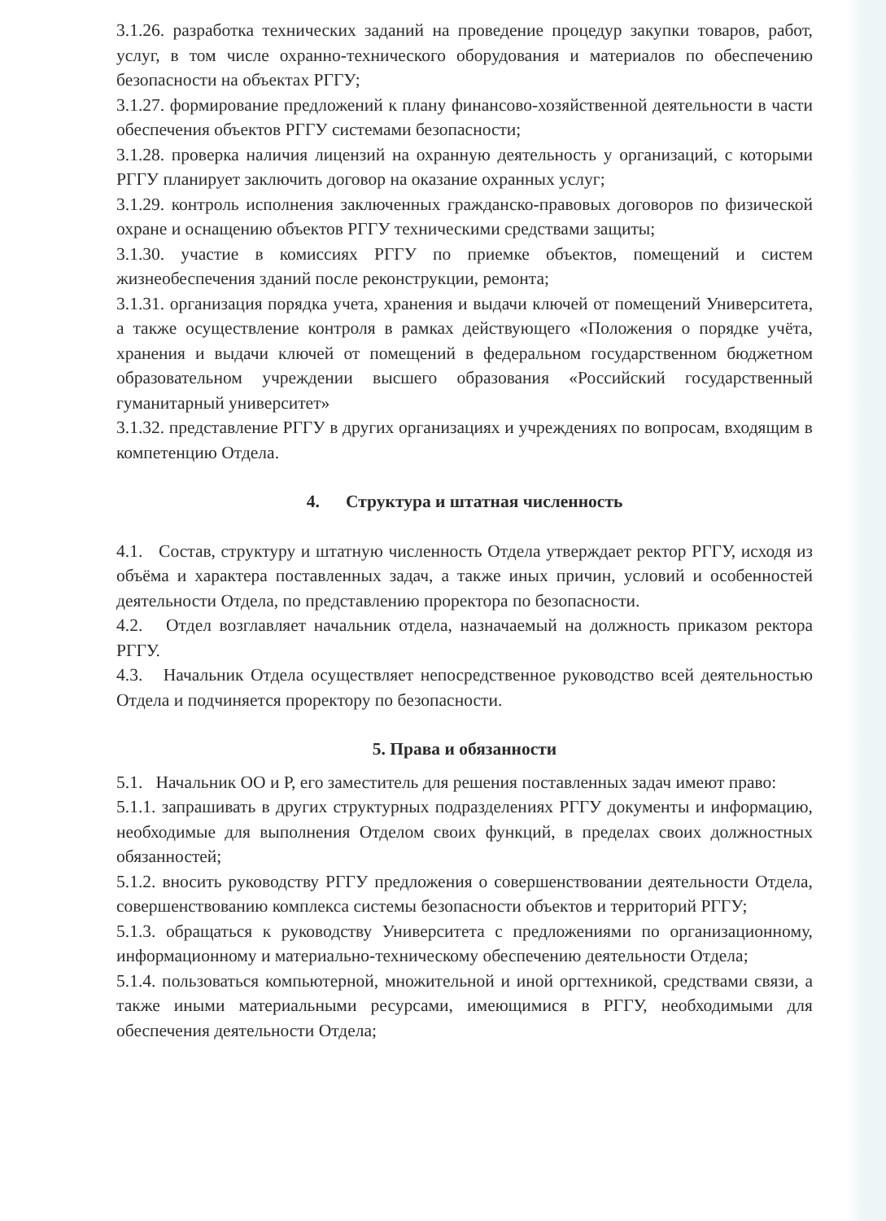3.1.26. разработка технических заданий на проведение процедур закупки товаров, работ, услуг, в том числе охранно-технического оборудования и материалов по обеспечению безопасности на объектах РГГУ;
3.1.27. формирование предложений к плану финансово-хозяйственной деятельности в части обеспечения объектов РГГУ системами безопасности;
3.1.28. проверка наличия лицензий на охранную деятельность у организаций, с которыми РГГУ планирует заключить договор на оказание охранных услуг;
3.1.29. контроль исполнения заключенных гражданско-правовых договоров по физической охране и оснащению объектов РГГУ техническими средствами защиты;
3.1.30. участие в комиссиях РГГУ по приемке объектов, помещений и систем жизнеобеспечения зданий после реконструкции, ремонта;
3.1.31. организация порядка учета, хранения и выдачи ключей от помещений Университета, а также осуществление контроля в рамках действующего «Положения о порядке учёта, хранения и выдачи ключей от помещений в федеральном государственном бюджетном образовательном учреждении высшего образования «Российский государственный гуманитарный университет»
3.1.32. представление РГГУ в других организациях и учреждениях по вопросам, входящим в компетенцию Отдела.
4. Структура и штатная численность
4.1. Состав, структуру и штатную численность Отдела утверждает ректор РГГУ, исходя из объёма и характера поставленных задач, а также иных причин, условий и особенностей деятельности Отдела, по представлению проректора по безопасности.
4.2. Отдел возглавляет начальник отдела, назначаемый на должность приказом ректора РГГУ.
4.3. Начальник Отдела осуществляет непосредственное руководство всей деятельностью Отдела и подчиняется проректору по безопасности.
5. Права и обязанности
5.1. Начальник ОО и Р, его заместитель для решения поставленных задач имеют право:
5.1.1. запрашивать в других структурных подразделениях РГГУ документы и информацию, необходимые для выполнения Отделом своих функций, в пределах своих должностных обязанностей;
5.1.2. вносить руководству РГГУ предложения о совершенствовании деятельности Отдела, совершенствованию комплекса системы безопасности объектов и территорий РГГУ;
5.1.3. обращаться к руководству Университета с предложениями по организационному, информационному и материально-техническому обеспечению деятельности Отдела;
5.1.4. пользоваться компьютерной, множительной и иной оргтехникой, средствами связи, а также иными материальными ресурсами, имеющимися в РГГУ, необходимыми для обеспечения деятельности Отдела;